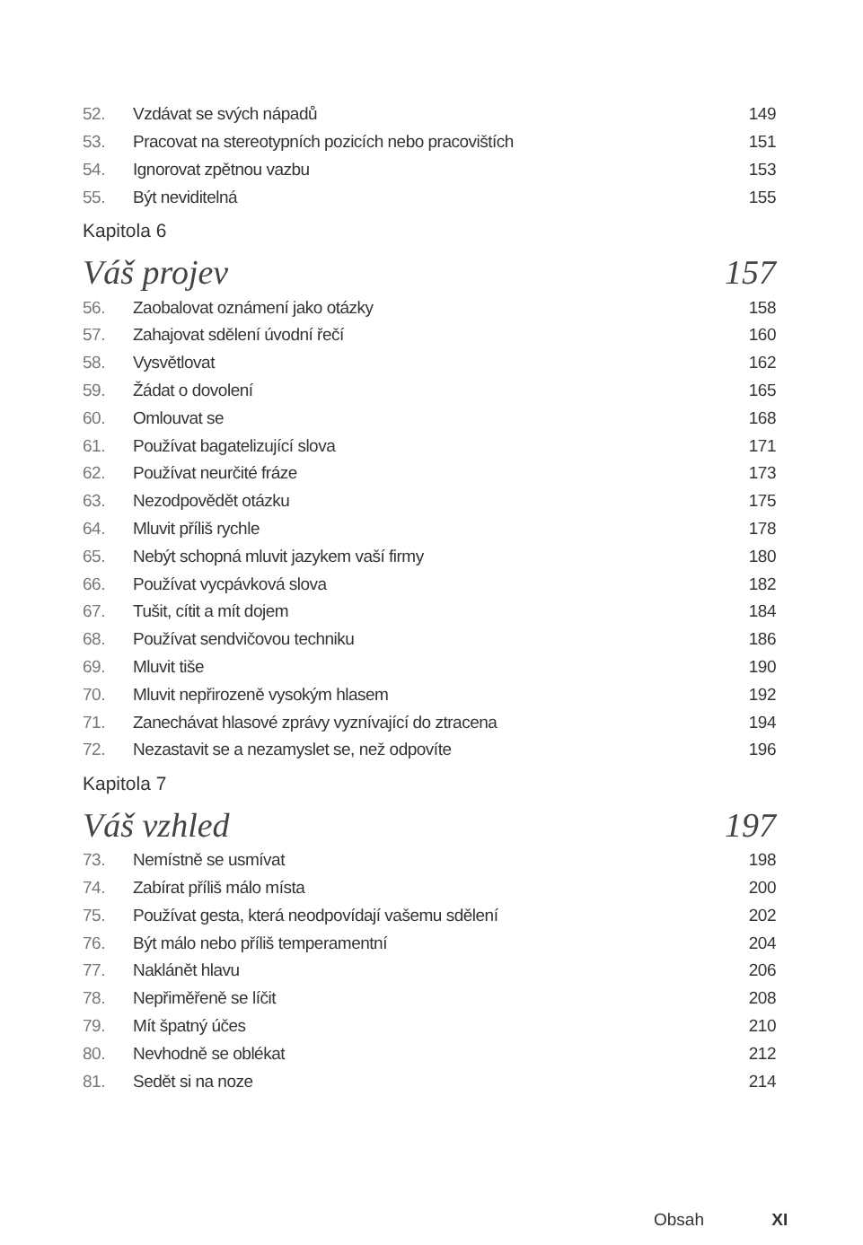52. Vzdávat se svých nápadů 149
53. Pracovat na stereotypních pozicích nebo pracovištích 151
54. Ignorovat zpětnou vazbu 153
55. Být neviditelná 155
Kapitola 6
Váš projev 157
56. Zaobalovat oznámení jako otázky 158
57. Zahajovat sdělení úvodní řečí 160
58. Vysvětlovat 162
59. Žádat o dovolení 165
60. Omlouvat se 168
61. Používat bagatelizující slova 171
62. Používat neurčité fráze 173
63. Nezodpovědět otázku 175
64. Mluvit příliš rychle 178
65. Nebýt schopná mluvit jazykem vaší firmy 180
66. Používat vycpávková slova 182
67. Tušit, cítit a mít dojem 184
68. Používat sendvičovou techniku 186
69. Mluvit tiše 190
70. Mluvit nepřirozeně vysokým hlasem 192
71. Zanechávat hlasové zprávy vyznívající do ztracena 194
72. Nezastavit se a nezamyslet se, než odpovíte 196
Kapitola 7
Váš vzhled 197
73. Nemístně se usmívat 198
74. Zabírat příliš málo místa 200
75. Používat gesta, která neodpovídají vašemu sdělení 202
76. Být málo nebo příliš temperamentní 204
77. Naklánět hlavu 206
78. Nepřiměřeně se líčit 208
79. Mít špatný účes 210
80. Nevhodně se oblékat 212
81. Sedět si na noze 214
Obsah XI